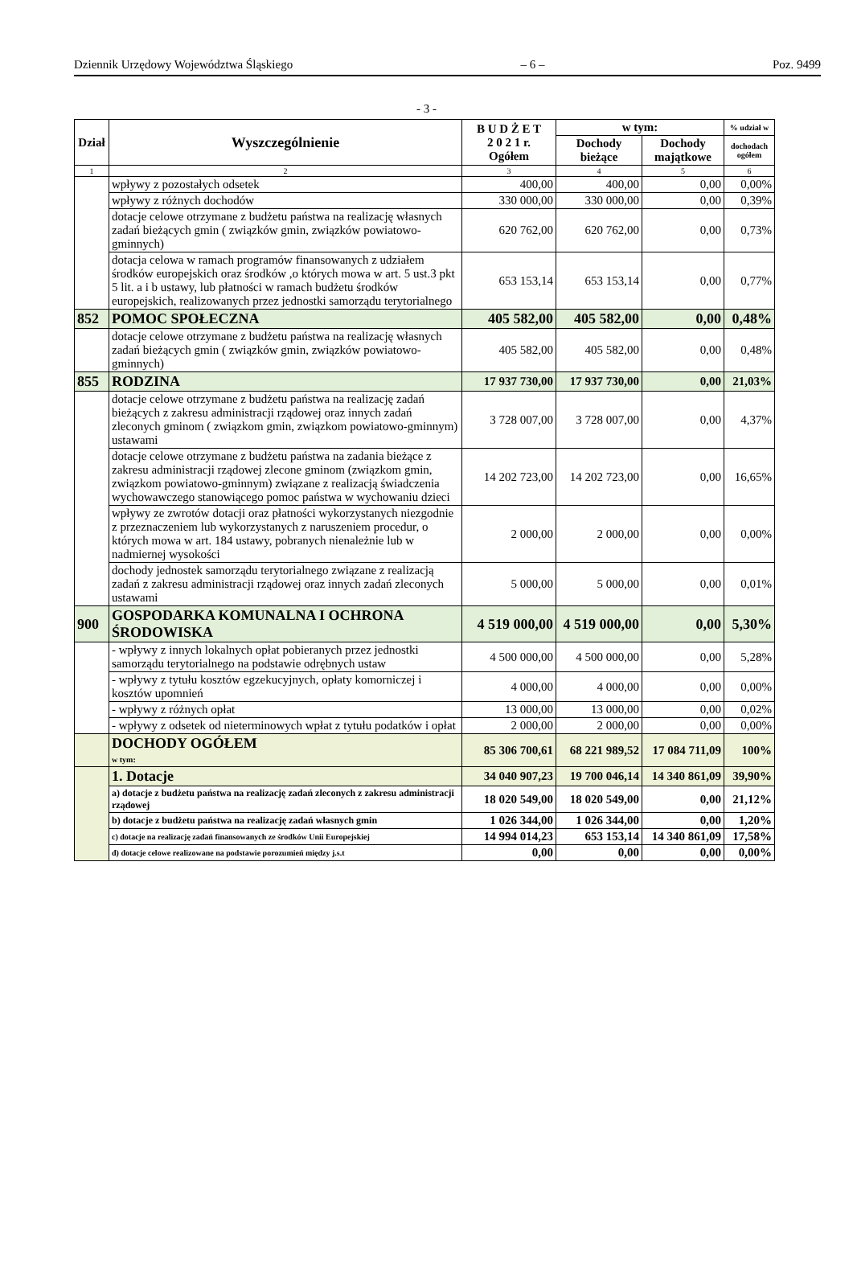Dziennik Urzędowy Województwa Śląskiego – 6 – Poz. 9499
- 3 -
| Dział | Wyszczególnienie | B U D Ż E T 2 0 2 1 r. Ogółem | w tym: | | % udział w |
| --- | --- | --- | --- | --- | --- |
| | | | Dochody bieżące | Dochody majątkowe | dochodach ogółem |
| 1 | 2 | 3 | 4 | 5 | 6 |
| | wpływy z pozostałych odsetek | 400,00 | 400,00 | 0,00 | 0,00% |
| | wpływy z różnych dochodów | 330 000,00 | 330 000,00 | 0,00 | 0,39% |
| | dotacje celowe otrzymane z budżetu państwa na realizację własnych zadań bieżących gmin ( związków gmin, związków powiatowo-gminnych) | 620 762,00 | 620 762,00 | 0,00 | 0,73% |
| | dotacja celowa w ramach programów finansowanych z udziałem środków europejskich oraz środków ,o których mowa w art. 5 ust.3 pkt 5 lit. a i b ustawy, lub płatności w ramach budżetu środków europejskich, realizowanych przez jednostki samorządu terytorialnego | 653 153,14 | 653 153,14 | 0,00 | 0,77% |
| 852 | POMOC SPOŁECZNA | 405 582,00 | 405 582,00 | 0,00 | 0,48% |
| | dotacje celowe otrzymane z budżetu państwa na realizację własnych zadań bieżących gmin ( związków gmin, związków powiatowo-gminnych) | 405 582,00 | 405 582,00 | 0,00 | 0,48% |
| 855 | RODZINA | 17 937 730,00 | 17 937 730,00 | 0,00 | 21,03% |
| | dotacje celowe otrzymane z budżetu państwa na realizację zadań bieżących z zakresu administracji rządowej oraz innych zadań zleconych gminom ( związkom gmin, związkom powiatowo-gminnym) ustawami | 3 728 007,00 | 3 728 007,00 | 0,00 | 4,37% |
| | dotacje celowe otrzymane z budżetu państwa na zadania bieżące z zakresu administracji rządowej zlecone gminom (związkom gmin, związkom powiatowo-gminnym) związane z realizacją świadczenia wychowawczego stanowiącego pomoc państwa w wychowaniu dzieci | 14 202 723,00 | 14 202 723,00 | 0,00 | 16,65% |
| | wpływy ze zwrotów dotacji oraz płatności wykorzystanych niezgodnie z przeznaczeniem lub wykorzystanych z naruszeniem procedur, o których mowa w art. 184 ustawy, pobranych nienależnie lub w nadmiernej wysokości | 2 000,00 | 2 000,00 | 0,00 | 0,00% |
| | dochody jednostek samorządu terytorialnego związane z realizacją zadań z zakresu administracji rządowej oraz innych zadań zleconych ustawami | 5 000,00 | 5 000,00 | 0,00 | 0,01% |
| 900 | GOSPODARKA KOMUNALNA I OCHRONA ŚRODOWISKA | 4 519 000,00 | 4 519 000,00 | 0,00 | 5,30% |
| | - wpływy z innych lokalnych opłat pobieranych przez jednostki samorządu terytorialnego na podstawie odrębnych ustaw | 4 500 000,00 | 4 500 000,00 | 0,00 | 5,28% |
| | - wpływy z tytułu kosztów egzekucyjnych, opłaty komorniczej i kosztów upomnień | 4 000,00 | 4 000,00 | 0,00 | 0,00% |
| | - wpływy z różnych opłat | 13 000,00 | 13 000,00 | 0,00 | 0,02% |
| | - wpływy z odsetek od nieterminowych wpłat z tytułu podatków i opłat | 2 000,00 | 2 000,00 | 0,00 | 0,00% |
| | DOCHODY OGÓŁEM w tym: | 85 306 700,61 | 68 221 989,52 | 17 084 711,09 | 100% |
| | 1. Dotacje | 34 040 907,23 | 19 700 046,14 | 14 340 861,09 | 39,90% |
| | a) dotacje z budżetu państwa na realizację zadań zleconych z zakresu administracji rządowej | 18 020 549,00 | 18 020 549,00 | 0,00 | 21,12% |
| | b) dotacje z budżetu państwa na realizację zadań własnych gmin | 1 026 344,00 | 1 026 344,00 | 0,00 | 1,20% |
| | c) dotacje na realizację zadań finansowanych ze środków Unii Europejskiej | 14 994 014,23 | 653 153,14 | 14 340 861,09 | 17,58% |
| | d) dotacje celowe realizowane na podstawie porozumień między j.s.t | 0,00 | 0,00 | 0,00 | 0,00% |